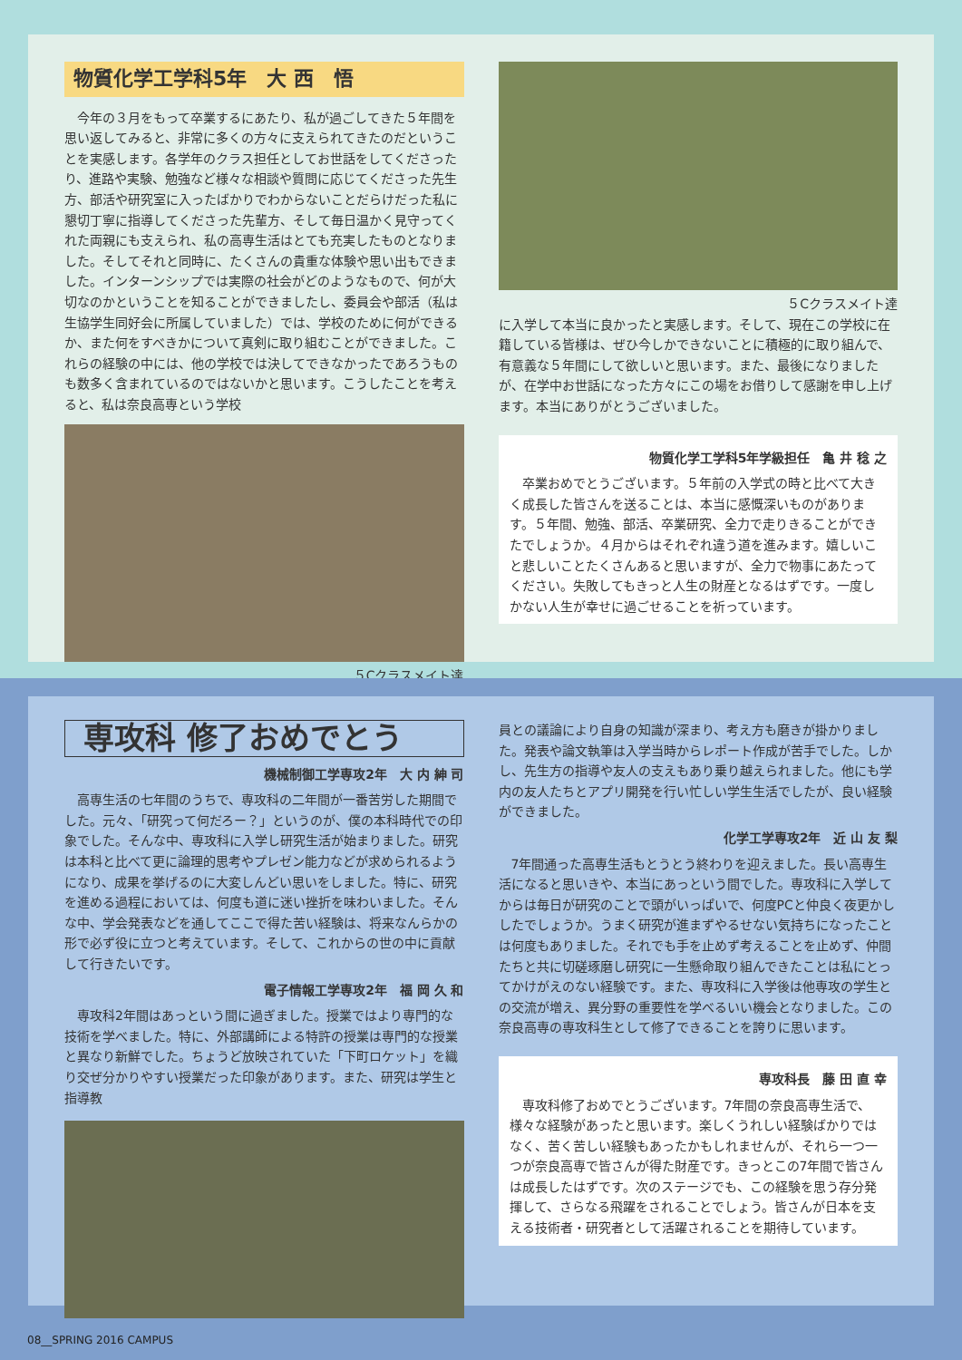物質化学工学科5年　大 西　悟
　今年の３月をもって卒業するにあたり、私が過ごしてきた５年間を思い返してみると、非常に多くの方々に支えられてきたのだということを実感します。各学年のクラス担任としてお世話をしてくださったり、進路や実験、勉強など様々な相談や質問に応じてくださった先生方、部活や研究室に入ったばかりでわからないことだらけだった私に懇切丁寧に指導してくださった先輩方、そして毎日温かく見守ってくれた両親にも支えられ、私の高専生活はとても充実したものとなりました。そしてそれと同時に、たくさんの貴重な体験や思い出もできました。インターンシップでは実際の社会がどのようなもので、何が大切なのかということを知ることができましたし、委員会や部活（私は生協学生同好会に所属していました）では、学校のために何ができるか、また何をすべきかについて真剣に取り組むことができました。これらの経験の中には、他の学校では決してできなかったであろうものも数多く含まれているのではないかと思います。こうしたことを考えると、私は奈良高専という学校
５Cクラスメイト達
５Cクラスメイト達
に入学して本当に良かったと実感します。そして、現在この学校に在籍している皆様は、ぜひ今しかできないことに積極的に取り組んで、有意義な５年間にして欲しいと思います。また、最後になりましたが、在学中お世話になった方々にこの場をお借りして感謝を申し上げます。本当にありがとうございました。
物質化学工学科5年学級担任　亀 井 稔 之
　卒業おめでとうございます。５年前の入学式の時と比べて大きく成長した皆さんを送ることは、本当に感慨深いものがあります。５年間、勉強、部活、卒業研究、全力で走りきることができたでしょうか。４月からはそれぞれ違う道を進みます。嬉しいこと悲しいことたくさんあると思いますが、全力で物事にあたってください。失敗してもきっと人生の財産となるはずです。一度しかない人生が幸せに過ごせることを祈っています。
専攻科 修了おめでとう
機械制御工学専攻2年　大 内 紳 司
　高専生活の七年間のうちで、専攻科の二年間が一番苦労した期間でした。元々、「研究って何だろー？」というのが、僕の本科時代での印象でした。そんな中、専攻科に入学し研究生活が始まりました。研究は本科と比べて更に論理的思考やプレゼン能力などが求められるようになり、成果を挙げるのに大変しんどい思いをしました。特に、研究を進める過程においては、何度も道に迷い挫折を味わいました。そんな中、学会発表などを通してここで得た苦い経験は、将来なんらかの形で必ず役に立つと考えています。そして、これからの世の中に貢献して行きたいです。
電子情報工学専攻2年　福 岡 久 和
　専攻科2年間はあっという間に過ぎました。授業ではより専門的な技術を学べました。特に、外部講師による特許の授業は専門的な授業と異なり新鮮でした。ちょうど放映されていた「下町ロケット」を織り交ぜ分かりやすい授業だった印象があります。また、研究は学生と指導教
員との議論により自身の知識が深まり、考え方も磨きが掛かりました。発表や論文執筆は入学当時からレポート作成が苦手でした。しかし、先生方の指導や友人の支えもあり乗り越えられました。他にも学内の友人たちとアプリ開発を行い忙しい学生生活でしたが、良い経験ができました。
化学工学専攻2年　近 山 友 梨
　7年間通った高専生活もとうとう終わりを迎えました。長い高専生活になると思いきや、本当にあっという間でした。専攻科に入学してからは毎日が研究のことで頭がいっぱいで、何度PCと仲良く夜更かししたでしょうか。うまく研究が進まずやるせない気持ちになったことは何度もありました。それでも手を止めず考えることを止めず、仲間たちと共に切磋琢磨し研究に一生懸命取り組んできたことは私にとってかけがえのない経験です。また、専攻科に入学後は他専攻の学生との交流が増え、異分野の重要性を学べるいい機会となりました。この奈良高専の専攻科生として修了できることを誇りに思います。
専攻科長　藤 田 直 幸
　専攻科修了おめでとうございます。7年間の奈良高専生活で、様々な経験があったと思います。楽しくうれしい経験ばかりではなく、苦く苦しい経験もあったかもしれませんが、それら一つ一つが奈良高専で皆さんが得た財産です。きっとこの7年間で皆さんは成長したはずです。次のステージでも、この経験を思う存分発揮して、さらなる飛躍をされることでしょう。皆さんが日本を支える技術者・研究者として活躍されることを期待しています。
08__SPRING 2016 CAMPUS